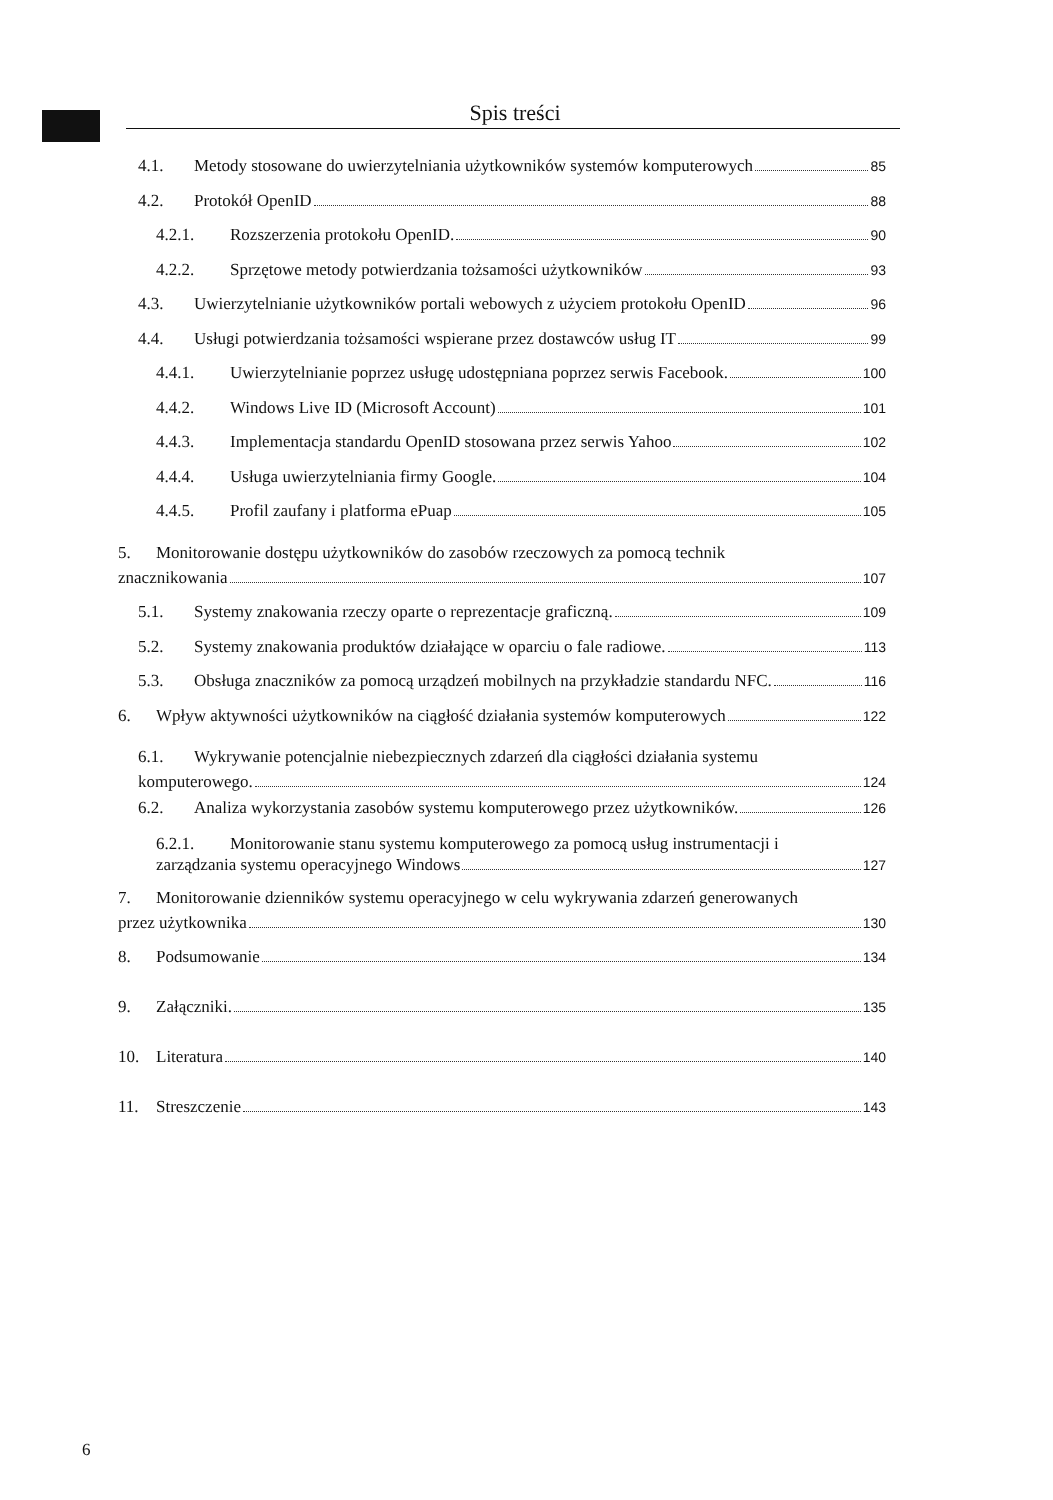Spis treści
4.1. Metody stosowane do uwierzytelniania użytkowników systemów komputerowych 85
4.2. Protokół OpenID 88
4.2.1. Rozszerzenia protokołu OpenID. 90
4.2.2. Sprzętowe metody potwierdzania tożsamości użytkowników 93
4.3. Uwierzytelnianie użytkowników portali webowych z użyciem protokołu OpenID 96
4.4. Usługi potwierdzania tożsamości wspierane przez dostawców usług IT 99
4.4.1. Uwierzytelnianie poprzez usługę udostępniana poprzez serwis Facebook. 100
4.4.2. Windows Live ID (Microsoft Account) 101
4.4.3. Implementacja standardu OpenID stosowana przez serwis Yahoo 102
4.4.4. Usługa uwierzytelniania firmy Google. 104
4.4.5. Profil zaufany i platforma ePuap 105
5. Monitorowanie dostępu użytkowników do zasobów rzeczowych za pomocą technik
znacznikowania 107
5.1. Systemy znakowania rzeczy oparte o reprezentacje graficzną. 109
5.2. Systemy znakowania produktów działające w oparciu o fale radiowe. 113
5.3. Obsługa znaczników za pomocą urządzeń mobilnych na przykładzie standardu NFC. 116
6. Wpływ aktywności użytkowników na ciągłość działania systemów komputerowych 122
6.1. Wykrywanie potencjalnie niebezpiecznych zdarzeń dla ciągłości działania systemu
komputerowego. 124
6.2. Analiza wykorzystania zasobów systemu komputerowego przez użytkowników. 126
6.2.1. Monitorowanie stanu systemu komputerowego za pomocą usług instrumentacji i
zarządzania systemu operacyjnego Windows 127
7. Monitorowanie dzienników systemu operacyjnego w celu wykrywania zdarzeń generowanych
przez użytkownika 130
8. Podsumowanie 134
9. Załączniki. 135
10. Literatura 140
11. Streszczenie 143
6